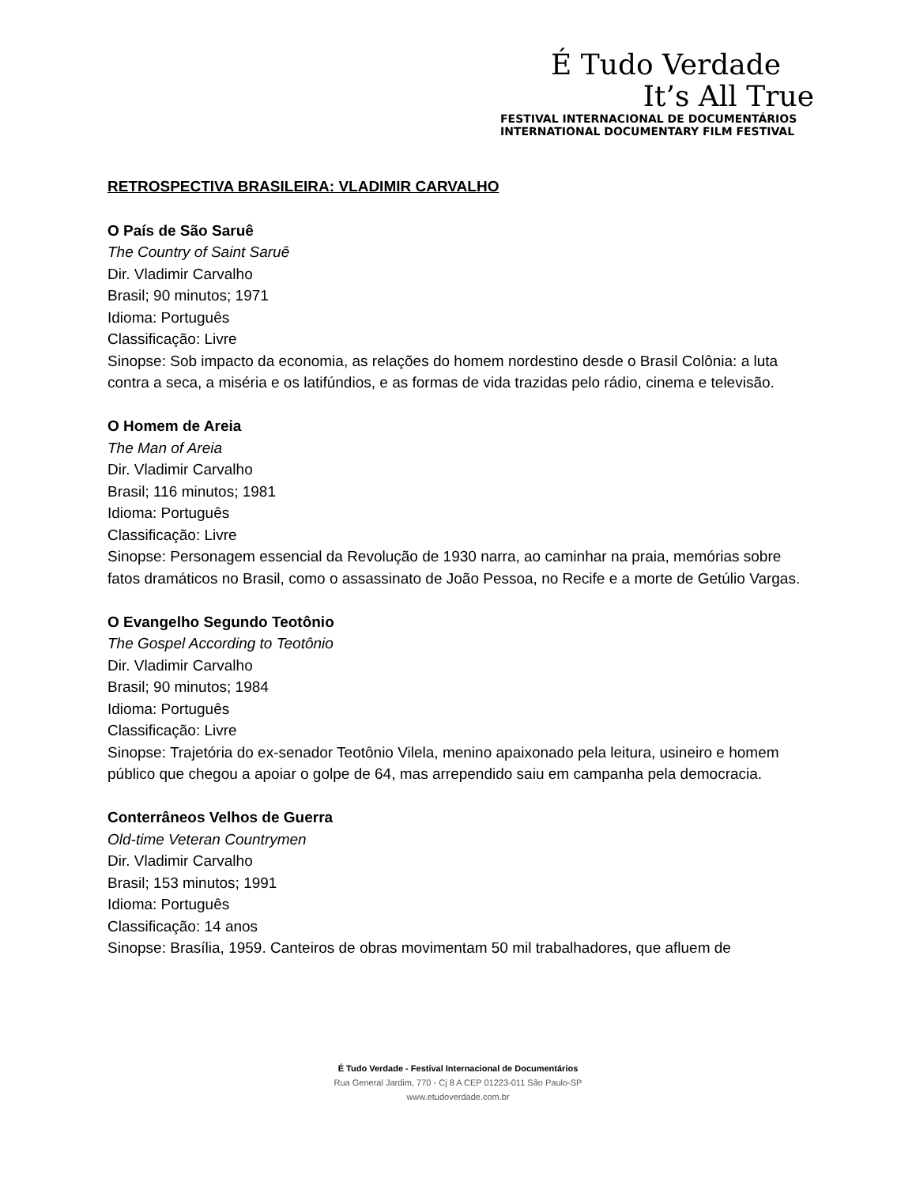É Tudo Verdade
It’s All True
FESTIVAL INTERNACIONAL DE DOCUMENTÁRIOS
INTERNATIONAL DOCUMENTARY FILM FESTIVAL
RETROSPECTIVA BRASILEIRA: VLADIMIR CARVALHO
O País de São Saruê
The Country of Saint Saruê
Dir. Vladimir Carvalho
Brasil; 90 minutos; 1971
Idioma: Português
Classificação: Livre
Sinopse: Sob impacto da economia, as relações do homem nordestino desde o Brasil Colônia: a luta contra a seca, a miséria e os latifúndios, e as formas de vida trazidas pelo rádio, cinema e televisão.
O Homem de Areia
The Man of Areia
Dir. Vladimir Carvalho
Brasil; 116 minutos; 1981
Idioma: Português
Classificação: Livre
Sinopse: Personagem essencial da Revolução de 1930 narra, ao caminhar na praia, memórias sobre fatos dramáticos no Brasil, como o assassinato de João Pessoa, no Recife e a morte de Getúlio Vargas.
O Evangelho Segundo Teotônio
The Gospel According to Teotônio
Dir. Vladimir Carvalho
Brasil; 90 minutos; 1984
Idioma: Português
Classificação: Livre
Sinopse: Trajetória do ex-senador Teotônio Vilela, menino apaixonado pela leitura, usineiro e homem público que chegou a apoiar o golpe de 64, mas arrependido saiu em campanha pela democracia.
Conterrâneos Velhos de Guerra
Old-time Veteran Countrymen
Dir. Vladimir Carvalho
Brasil; 153 minutos; 1991
Idioma: Português
Classificação: 14 anos
Sinopse: Brasília, 1959. Canteiros de obras movimentam 50 mil trabalhadores, que afluem de
É Tudo Verdade - Festival Internacional de Documentários
Rua General Jardim, 770 - Cj 8 A CEP 01223-011 São Paulo-SP
www.etudoverdade.com.br